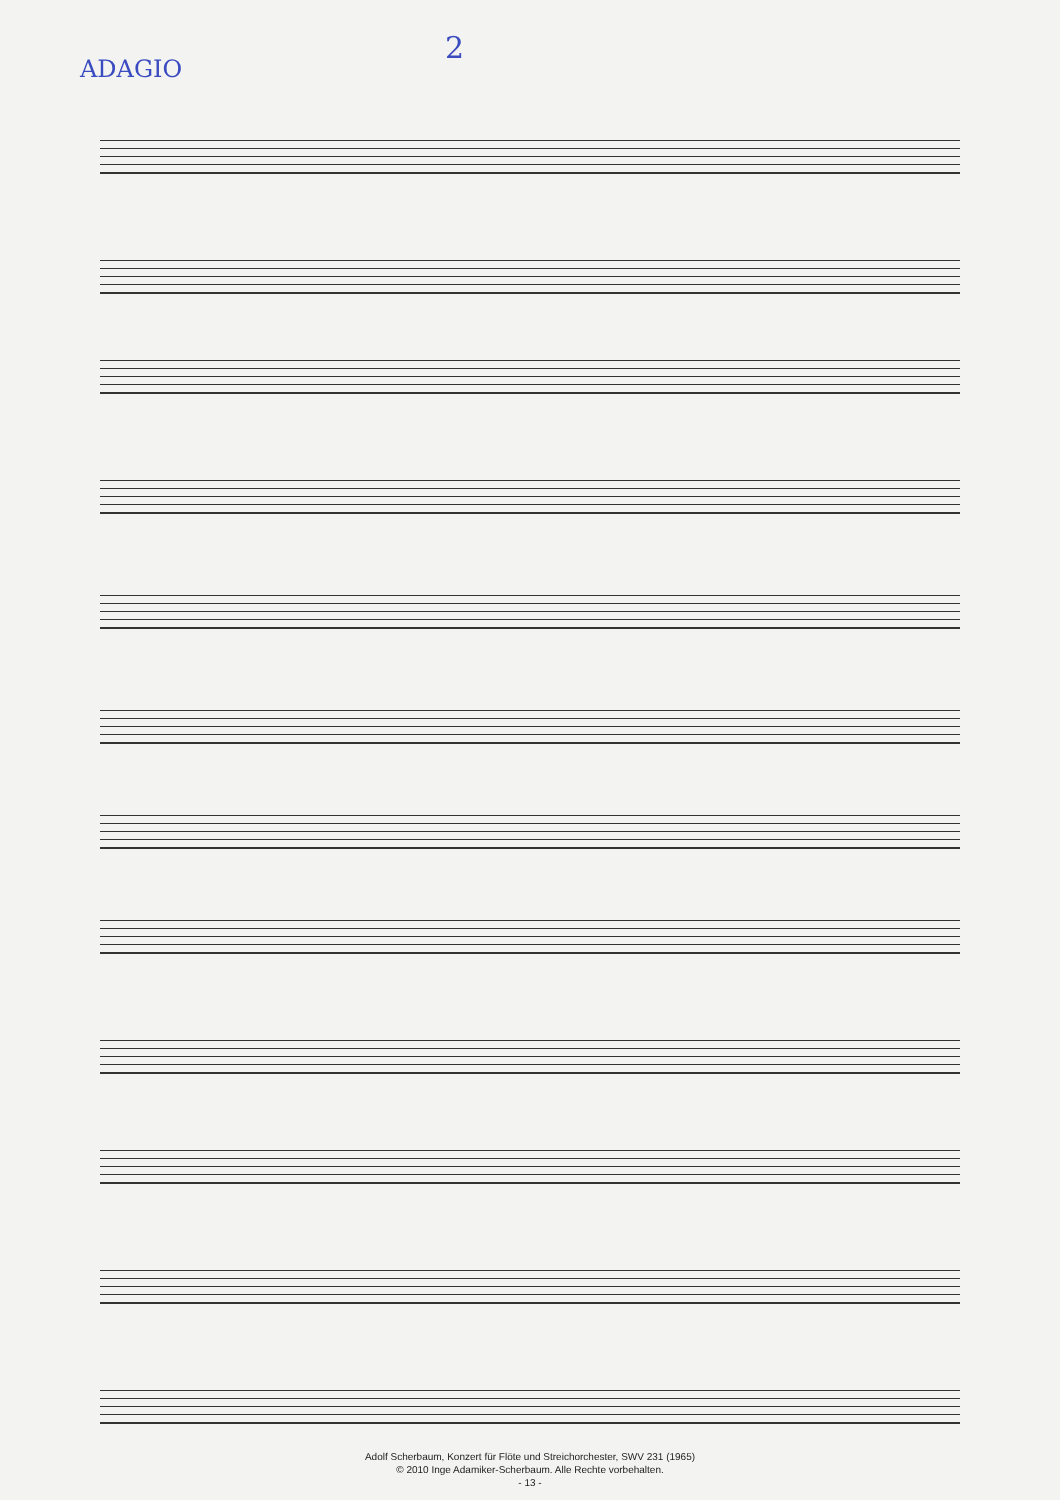ADAGIO
2
Adolf Scherbaum, Konzert für Flöte und Streichorchester, SWV 231 (1965)
© 2010 Inge Adamiker-Scherbaum. Alle Rechte vorbehalten.
- 13 -